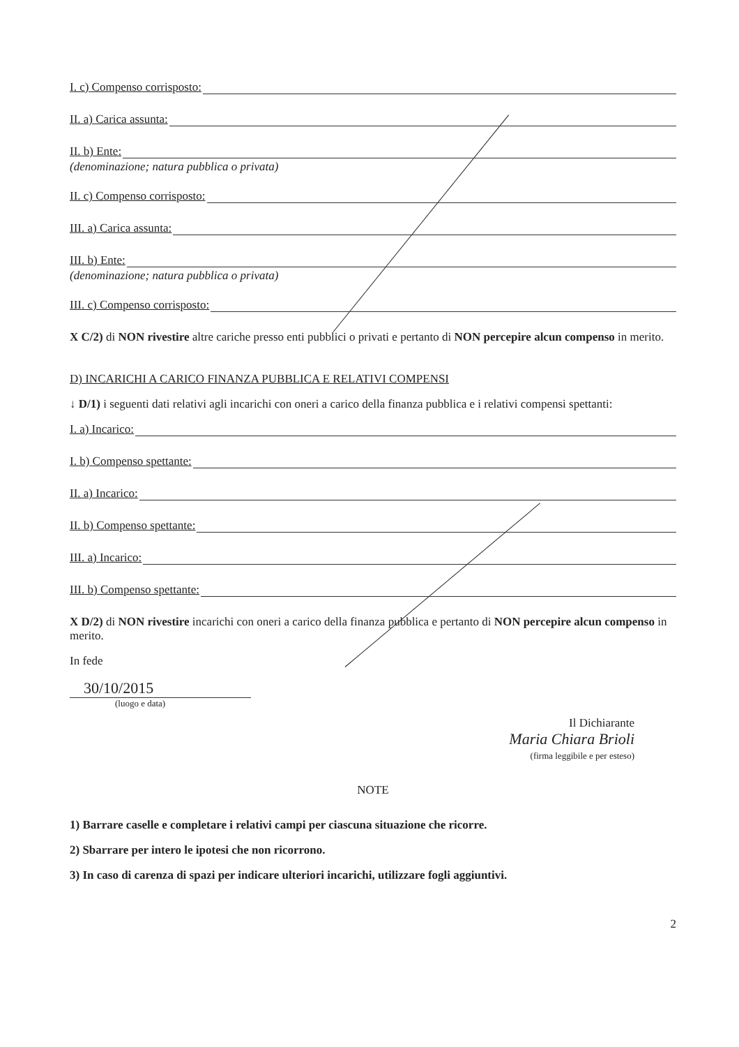I. c) Compenso corrisposto:
II. a) Carica assunta:
II. b) Ente:
(denominazione; natura pubblica o privata)
II. c) Compenso corrisposto:
III. a) Carica assunta:
III. b) Ente:
(denominazione; natura pubblica o privata)
III. c) Compenso corrisposto:
X C/2) di NON rivestire altre cariche presso enti pubblici o privati e pertanto di NON percepire alcun compenso in merito.
D) INCARICHI A CARICO FINANZA PUBBLICA E RELATIVI COMPENSI
↓ D/1) i seguenti dati relativi agli incarichi con oneri a carico della finanza pubblica e i relativi compensi spettanti:
I. a) Incarico:
I. b) Compenso spettante:
II. a) Incarico:
II. b) Compenso spettante:
III. a) Incarico:
III. b) Compenso spettante:
X D/2) di NON rivestire incarichi con oneri a carico della finanza pubblica e pertanto di NON percepire alcun compenso in merito.
In fede
30/10/2015
(luogo e data)
Il Dichiarante
Maria Chiara Brioli
(firma leggibile e per esteso)
NOTE
1) Barrare caselle e completare i relativi campi per ciascuna situazione che ricorre.
2) Sbarrare per intero le ipotesi che non ricorrono.
3) In caso di carenza di spazi per indicare ulteriori incarichi, utilizzare fogli aggiuntivi.
2